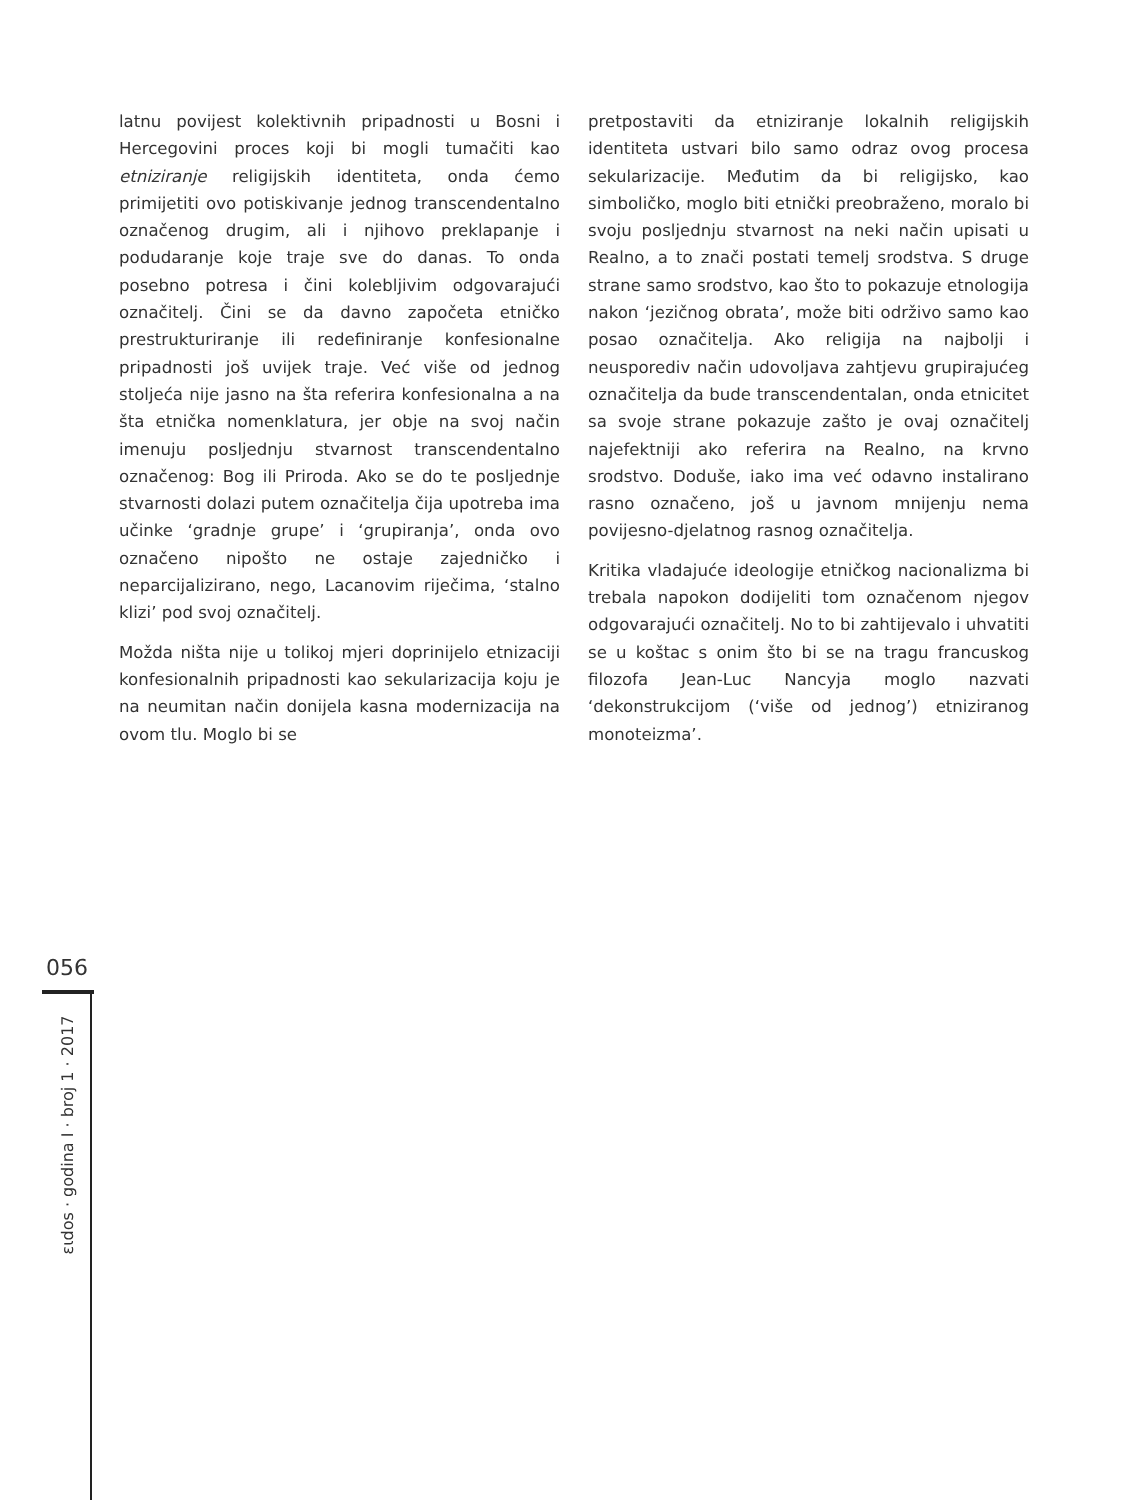latnu povijest kolektivnih pripadnosti u Bosni i Hercegovini proces koji bi mogli tumačiti kao etniziranje religijskih identiteta, onda ćemo primijetiti ovo potiskivanje jednog transcendentalno označenog drugim, ali i njihovo preklapanje i podudaranje koje traje sve do danas. To onda posebno potresa i čini kolebljivim odgovarajući označitelj. Čini se da davno započeta etničko prestrukturiranje ili redefiniranje konfesionalne pripadnosti još uvijek traje. Već više od jednog stoljeća nije jasno na šta referira konfesionalna a na šta etnička nomenklatura, jer obje na svoj način imenuju posljednju stvarnost transcendentalno označenog: Bog ili Priroda. Ako se do te posljednje stvarnosti dolazi putem označitelja čija upotreba ima učinke ‘gradnje grupe’ i ‘grupiranja’, onda ovo označeno nipošto ne ostaje zajedničko i neparcijalizirano, nego, Lacanovim riječima, ‘stalno klizi’ pod svoj označitelj.
Možda ništa nije u tolikoj mjeri doprinijelo etnizaciji konfesionalnih pripadnosti kao sekularizacija koju je na neumitan način donijela kasna modernizacija na ovom tlu. Moglo bi se
pretpostaviti da etniziranje lokalnih religijskih identiteta ustvari bilo samo odraz ovog procesa sekularizacije. Međutim da bi religijsko, kao simboličko, moglo biti etnički preobraženo, moralo bi svoju posljednju stvarnost na neki način upisati u Realno, a to znači postati temelj srodstva. S druge strane samo srodstvo, kao što to pokazuje etnologija nakon ‘jezičnog obrata’, može biti održivo samo kao posao označitelja. Ako religija na najbolji i neusporediv način udovoljava zahtjevu grupirajućeg označitelja da bude transcendentalan, onda etnicitet sa svoje strane pokazuje zašto je ovaj označitelj najefektniji ako referira na Realno, na krvno srodstvo. Doduše, iako ima već odavno instalirano rasno označeno, još u javnom mnijenju nema povijesno-djelatnog rasnog označitelja.
Kritika vladajuće ideologije etničkog nacionalizma bi trebala napokon dodijeliti tom označenom njegov odgovarajući označitelj. No to bi zahtijevalo i uhvatiti se u koštac s onim što bi se na tragu francuskog filozofa Jean-Luc Nancyja moglo nazvati ‘dekonstrukcijom (‘više od jednog’) etniziranog monoteizma’.
056
ειdos · godina I · broj 1 · 2017